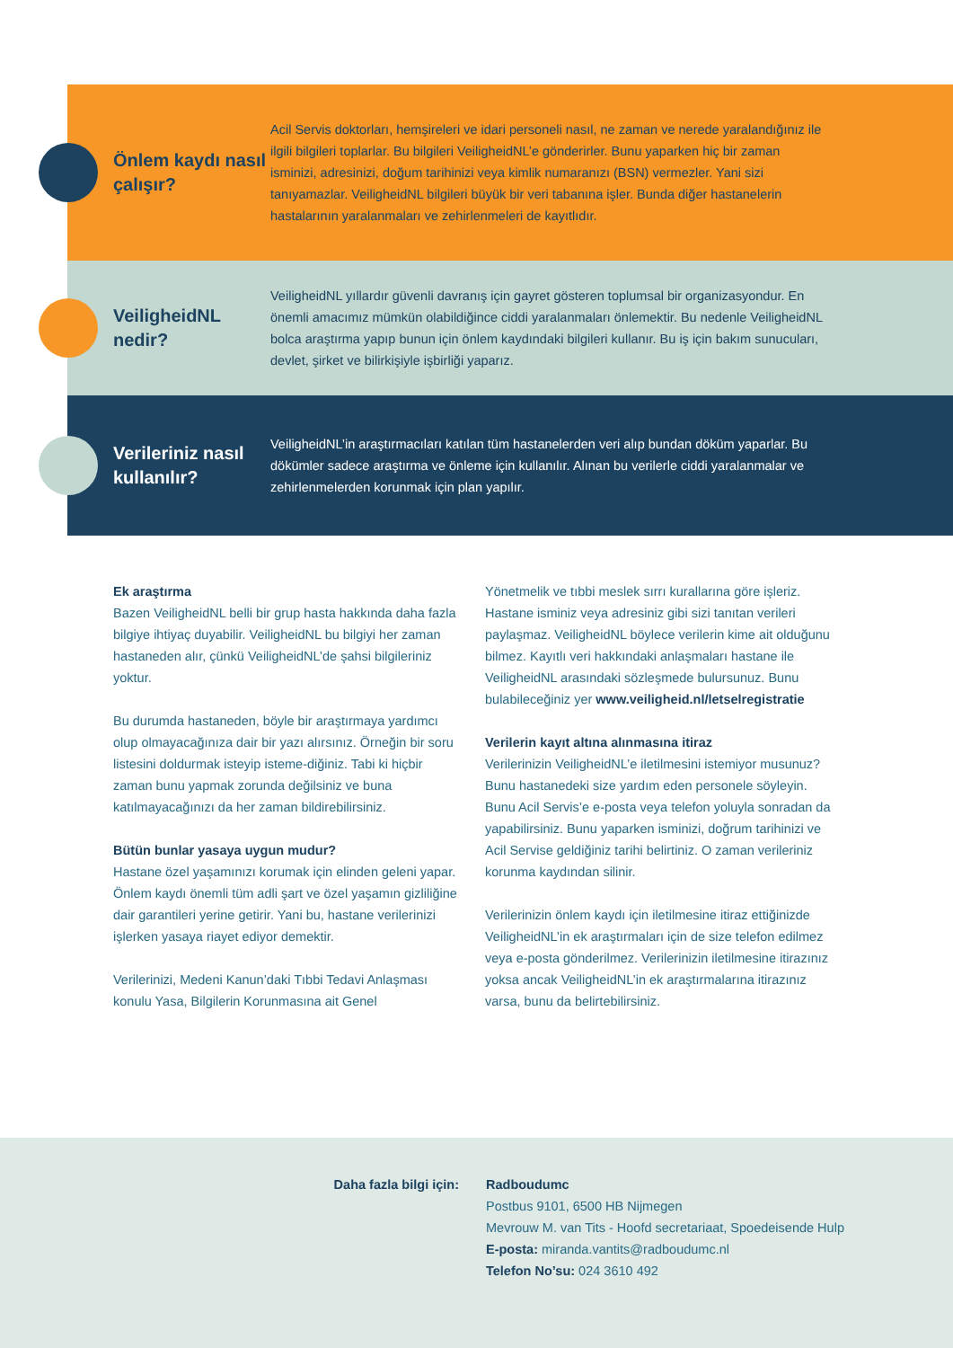Önlem kaydı nasıl çalışır?
Acil Servis doktorları, hemşireleri ve idari personeli nasıl, ne zaman ve nerede yaralandığınız ile ilgili bilgileri toplarlar. Bu bilgileri VeiligheidNL’e gönderirler. Bunu yaparken hiç bir zaman isminizi, adresinizi, doğum tarihinizi veya kimlik numaranızı (BSN) vermezler. Yani sizi tanıyamazlar. VeiligheidNL bilgileri büyük bir veri tabanına işler. Bunda diğer hastanelerin hastalarının yaralanmaları ve zehirlenmeleri de kayıtlıdır.
VeiligheidNL nedir?
VeiligheidNL yıllardır güvenli davranış için gayret gösteren toplumsal bir organizasyondur. En önemli amacımız mümkün olabildiğince ciddi yaralanmaları önlemektir. Bu nedenle VeiligheidNL bolca araştırma yapıp bunun için önlem kaydındaki bilgileri kullanır. Bu iş için bakım sunucuları, devlet, şirket ve bilirkişiyle işbirliği yaparız.
Verileriniz nasıl kullanılır?
VeiligheidNL’in araştırmacıları katılan tüm hastanelerden veri alıp bundan döküm yaparlar. Bu dökümler sadece araştırma ve önleme için kullanılır. Alınan bu verilerle ciddi yaralanmalar ve zehirlenmelerden korunmak için plan yapılır.
Ek araştırma
Bazen VeiligheidNL belli bir grup hasta hakkında daha fazla bilgiye ihtiyaç duyabilir. VeiligheidNL bu bilgiyi her zaman hastaneden alır, çünkü VeiligheidNL’de şahsi bilgileriniz yoktur.
Bu durumda hastaneden, böyle bir araştırmaya yardımcı olup olmayacağınıza dair bir yazı alırsınız. Örneğin bir soru listesini doldurmak isteyip isteme-diğiniz. Tabi ki hiçbir zaman bunu yapmak zorunda değilsiniz ve buna katılmayacağınızı da her zaman bildirebilirsiniz.
Bütün bunlar yasaya uygun mudur?
Hastane özel yaşamınızı korumak için elinden geleni yapar. Önlem kaydı önemli tüm adli şart ve özel yaşamın gizliliğine dair garantileri yerine getirir. Yani bu, hastane verilerinizi işlerken yasaya riayet ediyor demektir.
Verilerinizi, Medeni Kanun’daki Tıbbi Tedavi Anlaşması konulu Yasa, Bilgilerin Korunmasına ait Genel
Yönetmelik ve tıbbi meslek sırrı kurallarına göre işleriz. Hastane isminiz veya adresiniz gibi sizi tanıtan verileri paylaşmaz. VeiligheidNL böylece verilerin kime ait olduğunu bilmez. Kayıtlı veri hakkındaki anlaşmaları hastane ile VeiligheidNL arasındaki sözleşmede bulursunuz. Bunu bulabileceğiniz yer www.veiligheid.nl/letselregistratie
Verilerin kayıt altına alınmasına itiraz
Verilerinizin VeiligheidNL’e iletilmesini istemiyor musunuz? Bunu hastanedeki size yardım eden personele söyleyin. Bunu Acil Servis’e e-posta veya telefon yoluyla sonradan da yapabilirsiniz. Bunu yaparken isminizi, doğrum tarihinizi ve Acil Servise geldiğiniz tarihi belirtiniz. O zaman verileriniz korunma kaydından silinir.
Verilerinizin önlem kaydı için iletilmesine itiraz ettiğinizde VeiligheidNL’in ek araştırmaları için de size telefon edilmez veya e-posta gönderilmez. Verilerinizin iletilmesine itirazınız yoksa ancak VeiligheidNL’in ek araştırmalarına itirazınız varsa, bunu da belirtebilirsiniz.
Daha fazla bilgi için: Radboudumc
Postbus 9101, 6500 HB Nijmegen
Mevrouw M. van Tits - Hoofd secretariaat, Spoedeisende Hulp
E-posta: miranda.vantits@radboudumc.nl
Telefon No’su: 024 3610 492